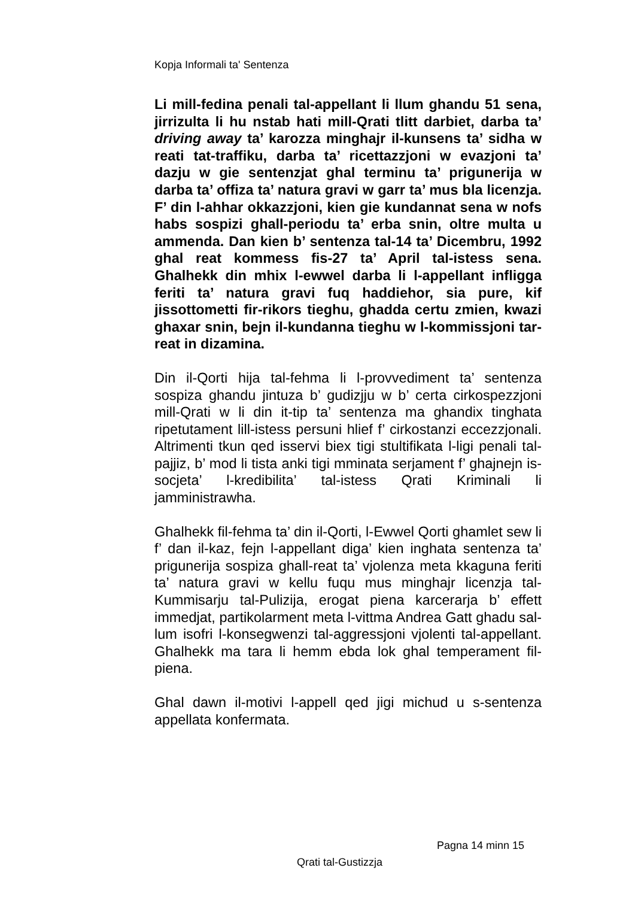Kopja Informali ta' Sentenza
Li mill-fedina penali tal-appellant li llum ghandu 51 sena, jirrizulta li hu nstab hati mill-Qrati tlitt darbiet, darba ta’ driving away ta’ karozza minghajr il-kunsens ta’ sidha w reati tat-traffiku, darba ta’ ricettazzjoni w evazjoni ta’ dazju w gie sentenzjat ghal terminu ta’ prigunerija w darba ta’ offiza ta’ natura gravi w garr ta’ mus bla licenzja. F’ din l-ahhar okkazzjoni, kien gie kundannat sena w nofs habs sospizi ghall-periodu ta’ erba snin, oltre multa u ammenda. Dan kien b’ sentenza tal-14 ta’ Dicembru, 1992 ghal reat kommess fis-27 ta’ April tal-istess sena. Ghalhekk din mhix l-ewwel darba li l-appellant infligga feriti ta’ natura gravi fuq haddiehor, sia pure, kif jissottometti fir-rikors tieghu, ghadda certu zmien, kwazi ghaxar snin, bejn il-kundanna tieghu w l-kommissjoni tar-reat in dizamina.
Din il-Qorti hija tal-fehma li l-provvediment ta’ sentenza sospiza ghandu jintuza b’ gudizjju w b’ certa cirkospezzjoni mill-Qrati w li din it-tip ta’ sentenza ma ghandix tinghata ripetutament lill-istess persuni hlief f’ cirkostanzi eccezzjonali. Altrimenti tkun qed isservi biex tigi stultifikata l-ligi penali tal-pajjiz, b’ mod li tista anki tigi mminata serjament f’ ghajnejn is-socjeta’ l-kredibilita’ tal-istess Qrati Kriminali li jamministrawha.
Ghalhekk fil-fehma ta’ din il-Qorti, l-Ewwel Qorti ghamlet sew li f’ dan il-kaz, fejn l-appellant diga’ kien inghata sentenza ta’ prigunerija sospiza ghall-reat ta’ vjolenza meta kkaguna feriti ta’ natura gravi w kellu fuqu mus minghajr licenzja tal-Kummisarju tal-Pulizija, erogat piena karcerarja b’ effett immedjat, partikolarment meta l-vittma Andrea Gatt ghadu sal-lum isofri l-konsegwenzi tal-aggressjoni vjolenti tal-appellant. Ghalhekk ma tara li hemm ebda lok ghal temperament fil-piena.
Ghal dawn il-motivi l-appell qed jigi michud u s-sentenza appellata konfermata.
Pagna 14 minn 15
Qrati tal-Gustizzja